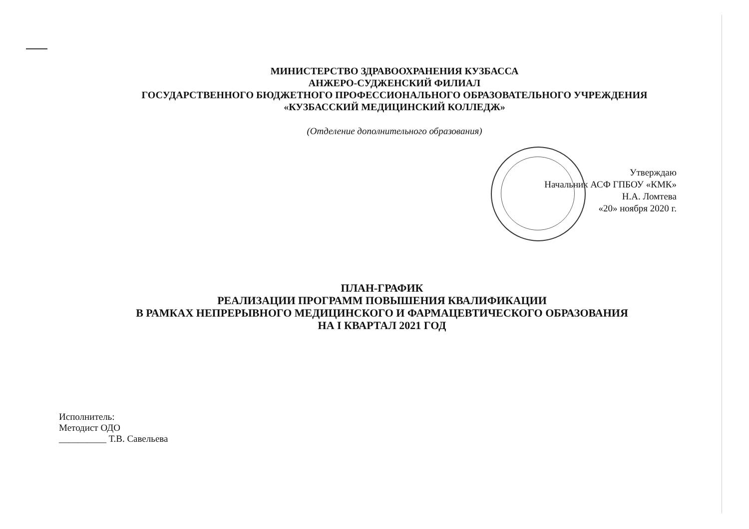МИНИСТЕРСТВО ЗДРАВООХРАНЕНИЯ КУЗБАССА
АНЖЕРО-СУДЖЕНСКИЙ ФИЛИАЛ
ГОСУДАРСТВЕННОГО БЮДЖЕТНОГО ПРОФЕССИОНАЛЬНОГО ОБРАЗОВАТЕЛЬНОГО УЧРЕЖДЕНИЯ
«КУЗБАССКИЙ МЕДИЦИНСКИЙ КОЛЛЕДЖ»
(Отделение дополнительного образования)
Утверждаю
Начальник АСФ ГПБОУ «КМК»
Н.А. Ломтева
«20» ноября 2020 г.
ПЛАН-ГРАФИК
РЕАЛИЗАЦИИ ПРОГРАММ ПОВЫШЕНИЯ КВАЛИФИКАЦИИ
В РАМКАХ НЕПРЕРЫВНОГО МЕДИЦИНСКОГО И ФАРМАЦЕВТИЧЕСКОГО ОБРАЗОВАНИЯ
НА I КВАРТАЛ 2021 ГОД
Исполнитель:
Методист ОДО
__________ Т.В. Савельева